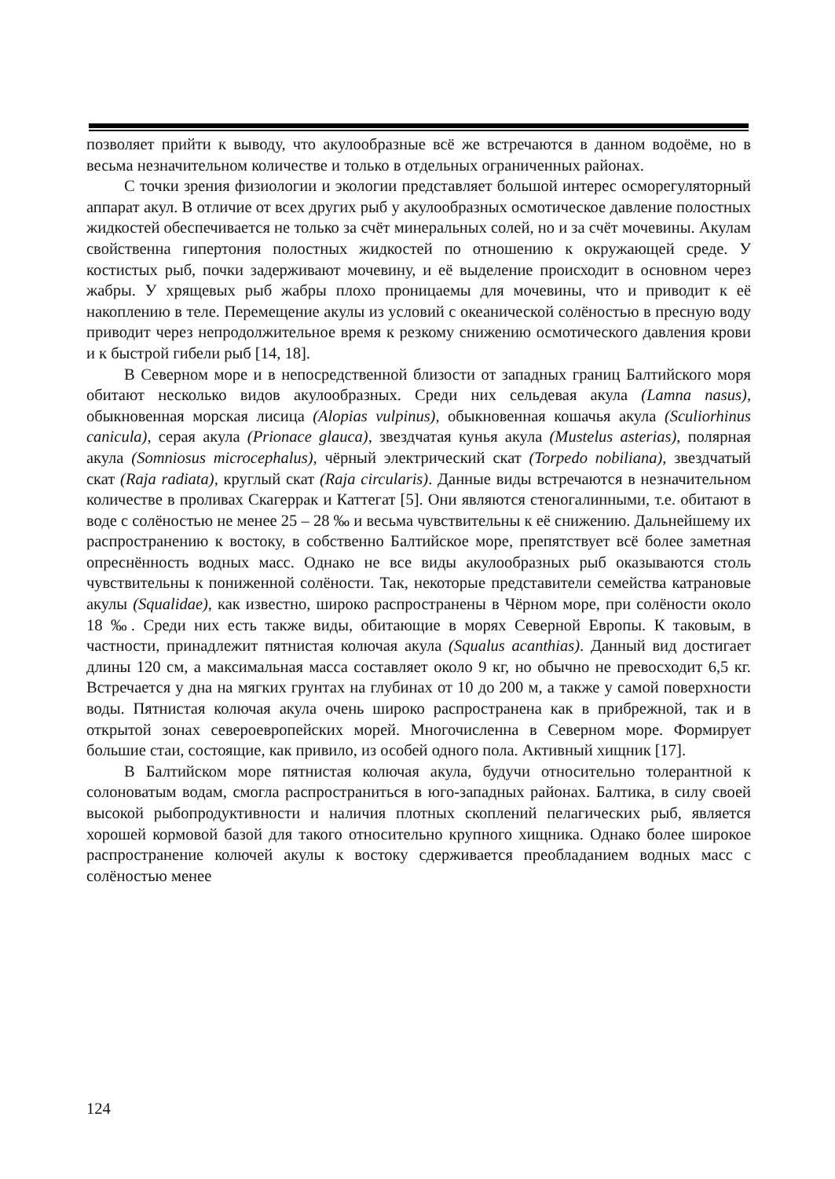позволяет прийти к выводу, что акулообразные всё же встречаются в данном водоёме, но в весьма незначительном количестве и только в отдельных ограниченных районах.
С точки зрения физиологии и экологии представляет большой интерес осморегуляторный аппарат акул. В отличие от всех других рыб у акулообразных осмотическое давление полостных жидкостей обеспечивается не только за счёт минеральных солей, но и за счёт мочевины. Акулам свойственна гипертония полостных жидкостей по отношению к окружающей среде. У костистых рыб, почки задерживают мочевину, и её выделение происходит в основном через жабры. У хрящевых рыб жабры плохо проницаемы для мочевины, что и приводит к её накоплению в теле. Перемещение акулы из условий с океанической солёностью в пресную воду приводит через непродолжительное время к резкому снижению осмотического давления крови и к быстрой гибели рыб [14, 18].
В Северном море и в непосредственной близости от западных границ Балтийского моря обитают несколько видов акулообразных. Среди них сельдевая акула (Lamna nasus), обыкновенная морская лисица (Alopias vulpinus), обыкновенная кошачья акула (Sculiorhinus canicula), серая акула (Prionace glauca), звездчатая кунья акула (Mustelus asterias), полярная акула (Somniosus microcephalus), чёрный электрический скат (Torpedo nobiliana), звездчатый скат (Raja radiata), круглый скат (Raja circularis). Данные виды встречаются в незначительном количестве в проливах Скагеррак и Каттегат [5]. Они являются стеногалинными, т.е. обитают в воде с солёностью не менее 25 – 28 ‰ и весьма чувствительны к её снижению. Дальнейшему их распространению к востоку, в собственно Балтийское море, препятствует всё более заметная опреснённость водных масс. Однако не все виды акулообразных рыб оказываются столь чувствительны к пониженной солёности. Так, некоторые представители семейства катрановые акулы (Squalidae), как известно, широко распространены в Чёрном море, при солёности около 18 ‰. Среди них есть также виды, обитающие в морях Северной Европы. К таковым, в частности, принадлежит пятнистая колючая акула (Squalus acanthias). Данный вид достигает длины 120 см, а максимальная масса составляет около 9 кг, но обычно не превосходит 6,5 кг. Встречается у дна на мягких грунтах на глубинах от 10 до 200 м, а также у самой поверхности воды. Пятнистая колючая акула очень широко распространена как в прибрежной, так и в открытой зонах североевропейских морей. Многочисленна в Северном море. Формирует большие стаи, состоящие, как привило, из особей одного пола. Активный хищник [17].
В Балтийском море пятнистая колючая акула, будучи относительно толерантной к солоноватым водам, смогла распространиться в юго-западных районах. Балтика, в силу своей высокой рыбопродуктивности и наличия плотных скоплений пелагических рыб, является хорошей кормовой базой для такого относительно крупного хищника. Однако более широкое распространение колючей акулы к востоку сдерживается преобладанием водных масс с солёностью менее
124